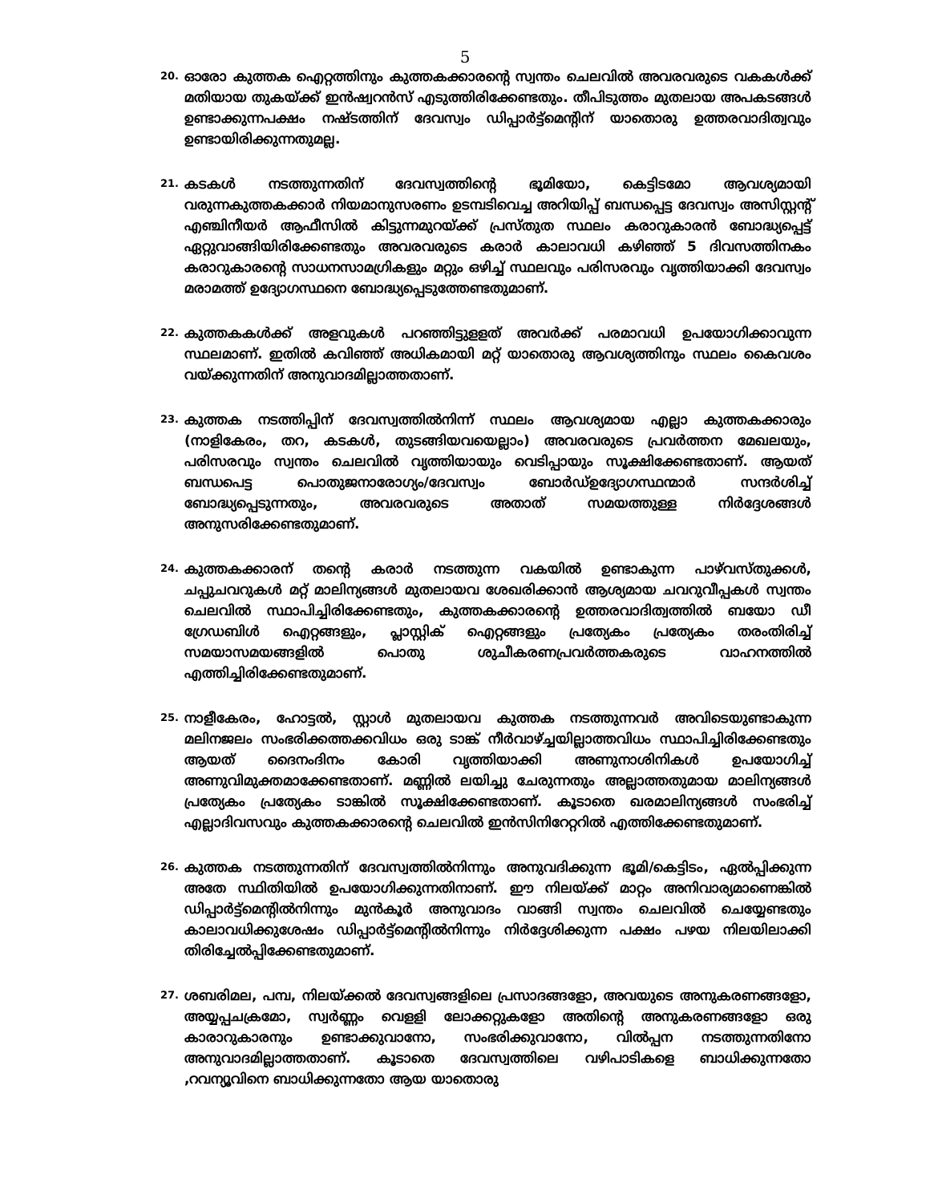5
20.
ഓരോ കുത്തക ഐറ്റത്തിനും കുത്തകക്കാരന്റെ സ്വന്തം ചെലവിൽ അവരവരുടെ വകകൾക്ക് മതിയായ തുകയ്ക്ക് ഇൻഷ്വറൻസ് എടുത്തിരിക്കേണ്ടതും. തീപിടുത്തം മുതലായ അപകടങ്ങൾ ഉണ്ടാക്കുന്നപക്ഷം നഷ്ടത്തിന് ദേവസ്വം ഡിപ്പാർട്ട്മെന്റിന് യാതൊരു ഉത്തരവാദിത്വവും ഉണ്ടായിരിക്കുന്നതുമല്ല.
21.
കടകൾ നടത്തുന്നതിന് ദേവസ്വത്തിന്റെ ഭൂമിയോ, കെട്ടിടമോ ആവശ്യമായി വരുന്നകുത്തകക്കാർ നിയമാനുസരണം ഉടമ്പടിവെച്ച അറിയിപ്പ് ബന്ധപ്പെട്ട ദേവസ്വം അസിസ്റ്റന്റ് എഞ്ചിനീയർ ആഫീസിൽ കിട്ടുന്നമുറയ്ക്ക് പ്രസ്തുത സ്ഥലം കരാറുകാരൻ ബോദ്ധ്യപ്പെട്ട് ഏറ്റുവാങ്ങിയിരിക്കേണ്ടതും അവരവരുടെ കരാർ കാലാവധി കഴിഞ്ഞ് 5 ദിവസത്തിനകം കരാറുകാരന്റെ സാധനസാമഗ്രികളും മറ്റും ഒഴിച്ച് സ്ഥലവും പരിസരവും വൃത്തിയാക്കി ദേവസ്വം മരാമത്ത് ഉദ്യോഗസ്ഥനെ ബോദ്ധ്യപ്പെടുത്തേണ്ടതുമാണ്.
22.
കുത്തകകൾക്ക് അളവുകൾ പറഞ്ഞിട്ടുളളത് അവർക്ക് പരമാവധി ഉപയോഗിക്കാവുന്ന സ്ഥലമാണ്. ഇതിൽ കവിഞ്ഞ് അധികമായി മറ്റ് യാതൊരു ആവശ്യത്തിനും സ്ഥലം കൈവശം വയ്ക്കുന്നതിന് അനുവാദമില്ലാത്തതാണ്.
23.
കുത്തക നടത്തിപ്പിന് ദേവസ്വത്തിൽനിന്ന് സ്ഥലം ആവശ്യമായ എല്ലാ കുത്തകക്കാരും (നാളികേരം, തറ, കടകൾ, തുടങ്ങിയവയെല്ലാം) അവരവരുടെ പ്രവർത്തന മേഖലയും, പരിസരവും സ്വന്തം ചെലവിൽ വൃത്തിയായും വെടിപ്പായും സൂക്ഷിക്കേണ്ടതാണ്. ആയത് ബന്ധപെട്ട പൊതുജനാരോഗ്യം/ദേവസ്വം ബോർഡ്ഉദ്യോഗസ്ഥന്മാർ സന്ദർശിച്ച് ബോദ്ധ്യപ്പെടുന്നതും, അവരവരുടെ അതാത് സമയത്തുള്ള നിർദ്ദേശങ്ങൾ അനുസരിക്കേണ്ടതുമാണ്.
24.
കുത്തകക്കാരന് തന്റെ കരാർ നടത്തുന്ന വകയിൽ ഉണ്ടാകുന്ന പാഴ്‌വസ്തുക്കൾ, ചപ്പുചവറുകൾ മറ്റ് മാലിന്യങ്ങൾ മുതലായവ ശേഖരിക്കാൻ ആശ്യമായ ചവറുവീപ്പകൾ സ്വന്തം ചെലവിൽ സ്ഥാപിച്ചിരിക്കേണ്ടതും, കുത്തകക്കാരന്റെ ഉത്തരവാദിത്വത്തിൽ ബയോ ഡീ ഗ്രേഡബിൾ ഐറ്റങ്ങളും, പ്ലാസ്റ്റിക് ഐറ്റങ്ങളും പ്രത്യേകം പ്രത്യേകം തരംതിരിച്ച് സമയാസമയങ്ങളിൽ പൊതു ശുചീകരണപ്രവർത്തകരുടെ വാഹനത്തിൽ എത്തിച്ചിരിക്കേണ്ടതുമാണ്.
25.
നാളീകേരം, ഹോട്ടൽ, സ്റ്റാൾ മുതലായവ കുത്തക നടത്തുന്നവർ അവിടെയുണ്ടാകുന്ന മലിനജലം സംഭരിക്കത്തക്കവിധം ഒരു ടാങ്ക് നീർവാഴ്ച്ചയില്ലാത്തവിധം സ്ഥാപിച്ചിരിക്കേണ്ടതും ആയത് ദൈനംദിനം കോരി വൃത്തിയാക്കി അണുനാശിനികൾ ഉപയോഗിച്ച് അണുവിമുക്തമാക്കേണ്ടതാണ്. മണ്ണിൽ ലയിച്ചു ചേരുന്നതും അല്ലാത്തതുമായ മാലിന്യങ്ങൾ പ്രത്യേകം പ്രത്യേകം ടാങ്കിൽ സൂക്ഷിക്കേണ്ടതാണ്. കൂടാതെ ഖരമാലിന്യങ്ങൾ സംഭരിച്ച് എല്ലാദിവസവും കുത്തകക്കാരന്റെ ചെലവിൽ ഇൻസിനിറേറ്ററിൽ എത്തിക്കേണ്ടതുമാണ്.
26.
കുത്തക നടത്തുന്നതിന് ദേവസ്വത്തിൽനിന്നും അനുവദിക്കുന്ന ഭൂമി/കെട്ടിടം, ഏൽപ്പിക്കുന്ന അതേ സ്ഥിതിയിൽ ഉപയോഗിക്കുന്നതിനാണ്. ഈ നിലയ്ക്ക് മാറ്റം അനിവാര്യമാണെങ്കിൽ ഡിപ്പാർട്ട്മെന്റിൽനിന്നും മുൻകൂർ അനുവാദം വാങ്ങി സ്വന്തം ചെലവിൽ ചെയ്യേണ്ടതും കാലാവധിക്കുശേഷം ഡിപ്പാർട്ട്മെന്റിൽനിന്നും നിർദ്ദേശിക്കുന്ന പക്ഷം പഴയ നിലയിലാക്കി തിരിച്ചേൽപ്പിക്കേണ്ടതുമാണ്.
27.
ശബരിമല, പമ്പ, നിലയ്ക്കൽ ദേവസ്വങ്ങളിലെ പ്രസാദങ്ങളോ, അവയുടെ അനുകരണങ്ങളോ, അയ്യപ്പചക്രമോ, സ്വർണ്ണം വെളളി ലോക്കറ്റുകളോ അതിന്റെ അനുകരണങ്ങളോ ഒരു കാരാറുകാരനും ഉണ്ടാക്കുവാനോ, സംഭരിക്കുവാനോ, വിൽപ്പന നടത്തുന്നതിനോ അനുവാദമില്ലാത്തതാണ്. കൂടാതെ ദേവസ്വത്തിലെ വഴിപാടികളെ ബാധിക്കുന്നതോ ,റവന്യൂവിനെ ബാധിക്കുന്നതോ ആയ യാതൊരു